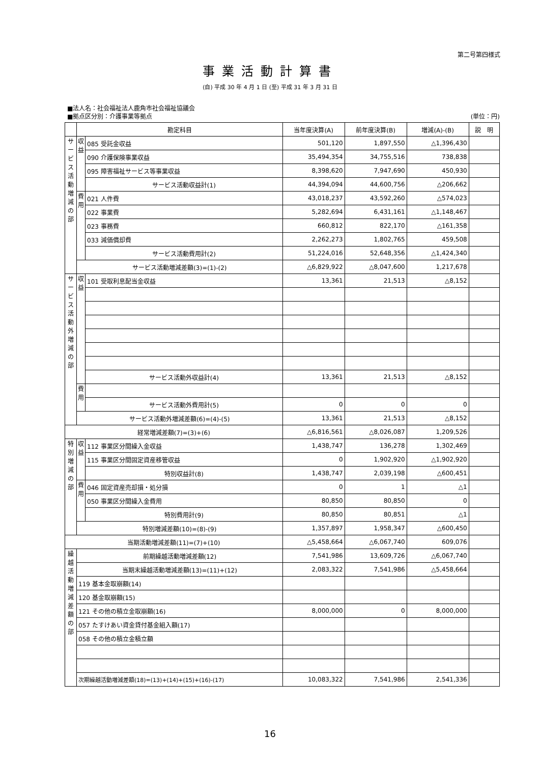第二号第四様式
事業活動計算書
(自) 平成 30 年 4 月 1 日 (至) 平成 31 年 3 月 31 日
■法人名：社会福祉法人鹿角市社会福祉協議会
■拠点区分別：介護事業等拠点 (単位：円)
| | 勘定科目 | | 当年度決算(A) | 前年度決算(B) | 増減(A)-(B) | 説 明 |
| --- | --- | --- | --- | --- | --- | --- |
| サ ー ビ ス 活 動 増 減 の 部 | 収 益 | 085 受託金収益 | 501,120 | 1,897,550 | △1,396,430 | |
| | | 090 介護保険事業収益 | 35,494,354 | 34,755,516 | 738,838 | |
| | | 095 障害福祉サービス等事業収益 | 8,398,620 | 7,947,690 | 450,930 | |
| | | サービス活動収益計(1) | 44,394,094 | 44,600,756 | △206,662 | |
| | 費 用 | 021 人件費 | 43,018,237 | 43,592,260 | △574,023 | |
| | | 022 事業費 | 5,282,694 | 6,431,161 | △1,148,467 | |
| | | 023 事務費 | 660,812 | 822,170 | △161,358 | |
| | | 033 減価償却費 | 2,262,273 | 1,802,765 | 459,508 | |
| | | サービス活動費用計(2) | 51,224,016 | 52,648,356 | △1,424,340 | |
| | サービス活動増減差額(3)=(1)-(2) | | △6,829,922 | △8,047,600 | 1,217,678 | |
| サ ー ビ ス 活 動 外 増 減 の 部 | 収 益 | 101 受取利息配当金収益 | 13,361 | 21,513 | △8,152 | |
| | | サービス活動外収益計(4) | 13,361 | 21,513 | △8,152 | |
| | 費 用 | | | | | |
| | | サービス活動外費用計(5) | 0 | 0 | 0 | |
| | サービス活動外増減差額(6)=(4)-(5) | | 13,361 | 21,513 | △8,152 | |
| 経常増減差額(7)=(3)+(6) | | | △6,816,561 | △8,026,087 | 1,209,526 | |
| 特 別 増 減 の 部 | 収 益 | 112 事業区分間繰入金収益 | 1,438,747 | 136,278 | 1,302,469 | |
| | | 115 事業区分間固定資産移管収益 | 0 | 1,902,920 | △1,902,920 | |
| | | 特別収益計(8) | 1,438,747 | 2,039,198 | △600,451 | |
| | 費 用 | 046 固定資産売却損・処分損 | 0 | 1 | △1 | |
| | | 050 事業区分間繰入金費用 | 80,850 | 80,850 | 0 | |
| | | 特別費用計(9) | 80,850 | 80,851 | △1 | |
| | 特別増減差額(10)=(8)-(9) | | 1,357,897 | 1,958,347 | △600,450 | |
| 当期活動増減差額(11)=(7)+(10) | | | △5,458,664 | △6,067,740 | 609,076 | |
| 繰 越 活 動 増 減 差 額 の 部 | 前期繰越活動増減差額(12) | | 7,541,986 | 13,609,726 | △6,067,740 | |
| | 当期末繰越活動増減差額(13)=(11)+(12) | | 2,083,322 | 7,541,986 | △5,458,664 | |
| | 119 基本金取崩額(14) | | | | | |
| | 120 基金取崩額(15) | | | | | |
| | 121 その他の積立金取崩額(16) | | 8,000,000 | 0 | 8,000,000 | |
| | 057 たすけあい資金貸付基金組入額(17) | | | | | |
| | 058 その他の積立金積立額 | | | | | |
| | 次期繰越活動増減差額(18)=(13)+(14)+(15)+(16)-(17) | | 10,083,322 | 7,541,986 | 2,541,336 | |
16